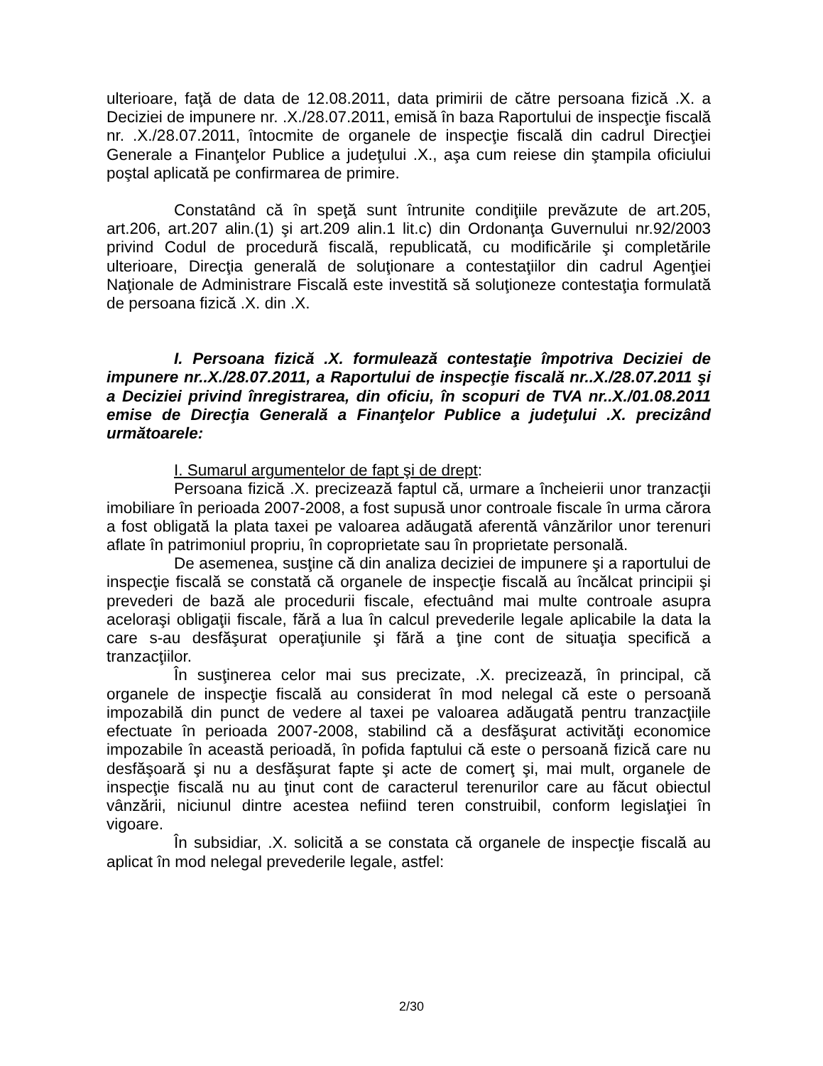ulterioare, faţă de data de 12.08.2011, data primirii de către persoana fizică .X. a Deciziei de impunere nr. .X./28.07.2011, emisă în baza Raportului de inspecţie fiscală nr. .X./28.07.2011, întocmite de organele de inspecţie fiscală din cadrul Direcţiei Generale a Finanţelor Publice a judeţului .X., aşa cum reiese din ştampila oficiului poştal aplicată pe confirmarea de primire.
Constatând că în speţă sunt întrunite condiţiile prevăzute de art.205, art.206, art.207 alin.(1) şi art.209 alin.1 lit.c) din Ordonanţa Guvernului nr.92/2003 privind Codul de procedură fiscală, republicată, cu modificările şi completările ulterioare, Direcţia generală de soluţionare a contestaţiilor din cadrul Agenţiei Naţionale de Administrare Fiscală este investită să soluţioneze contestaţia formulată de persoana fizică .X. din .X.
I. Persoana fizică .X. formulează contestaţie împotriva Deciziei de impunere nr..X./28.07.2011, a Raportului de inspecţie fiscală nr..X./28.07.2011 şi a Deciziei privind înregistrarea, din oficiu, în scopuri de TVA nr..X./01.08.2011 emise de Direcţia Generală a Finanţelor Publice a judeţului .X. precizând următoarele:
I. Sumarul argumentelor de fapt şi de drept:
Persoana fizică .X. precizează faptul că, urmare a încheierii unor tranzacţii imobiliare în perioada 2007-2008, a fost supusă unor controale fiscale în urma cărora a fost obligată la plata taxei pe valoarea adăugată aferentă vânzărilor unor terenuri aflate în patrimoniul propriu, în coproprietate sau în proprietate personală.
De asemenea, susţine că din analiza deciziei de impunere şi a raportului de inspecţie fiscală se constată că organele de inspecţie fiscală au încălcat principii şi prevederi de bază ale procedurii fiscale, efectuând mai multe controale asupra aceloraşi obligaţii fiscale, fără a lua în calcul prevederile legale aplicabile la data la care s-au desfăşurat operaţiunile şi fără a ţine cont de situaţia specifică a tranzacţiilor.
În susţinerea celor mai sus precizate, .X. precizează, în principal, că organele de inspecţie fiscală au considerat în mod nelegal că este o persoană impozabilă din punct de vedere al taxei pe valoarea adăugată pentru tranzacţiile efectuate în perioada 2007-2008, stabilind că a desfăşurat activităţi economice impozabile în această perioadă, în pofida faptului că este o persoană fizică care nu desfăşoară şi nu a desfăşurat fapte şi acte de comerţ şi, mai mult, organele de inspecţie fiscală nu au ţinut cont de caracterul terenurilor care au făcut obiectul vânzării, niciunul dintre acestea nefiind teren construibil, conform legislaţiei în vigoare.
În subsidiar, .X. solicită a se constata că organele de inspecţie fiscală au aplicat în mod nelegal prevederile legale, astfel:
2/30